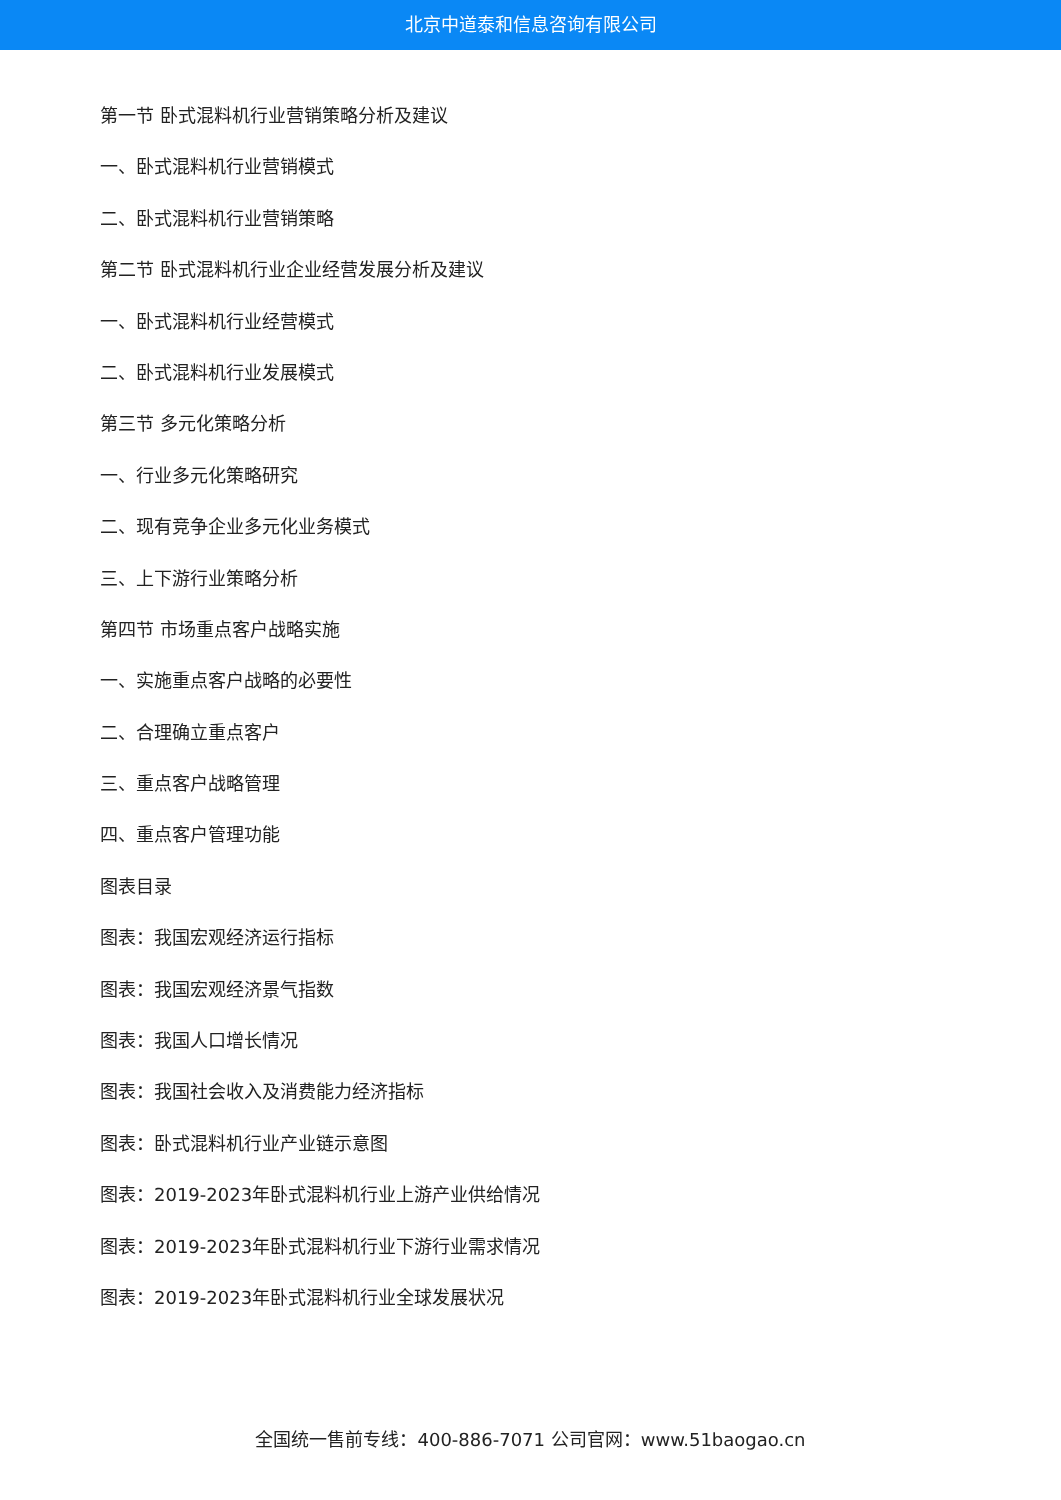北京中道泰和信息咨询有限公司
第一节 卧式混料机行业营销策略分析及建议
一、卧式混料机行业营销模式
二、卧式混料机行业营销策略
第二节 卧式混料机行业企业经营发展分析及建议
一、卧式混料机行业经营模式
二、卧式混料机行业发展模式
第三节 多元化策略分析
一、行业多元化策略研究
二、现有竞争企业多元化业务模式
三、上下游行业策略分析
第四节 市场重点客户战略实施
一、实施重点客户战略的必要性
二、合理确立重点客户
三、重点客户战略管理
四、重点客户管理功能
图表目录
图表：我国宏观经济运行指标
图表：我国宏观经济景气指数
图表：我国人口增长情况
图表：我国社会收入及消费能力经济指标
图表：卧式混料机行业产业链示意图
图表：2019-2023年卧式混料机行业上游产业供给情况
图表：2019-2023年卧式混料机行业下游行业需求情况
图表：2019-2023年卧式混料机行业全球发展状况
全国统一售前专线：400-886-7071 公司官网：www.51baogao.cn